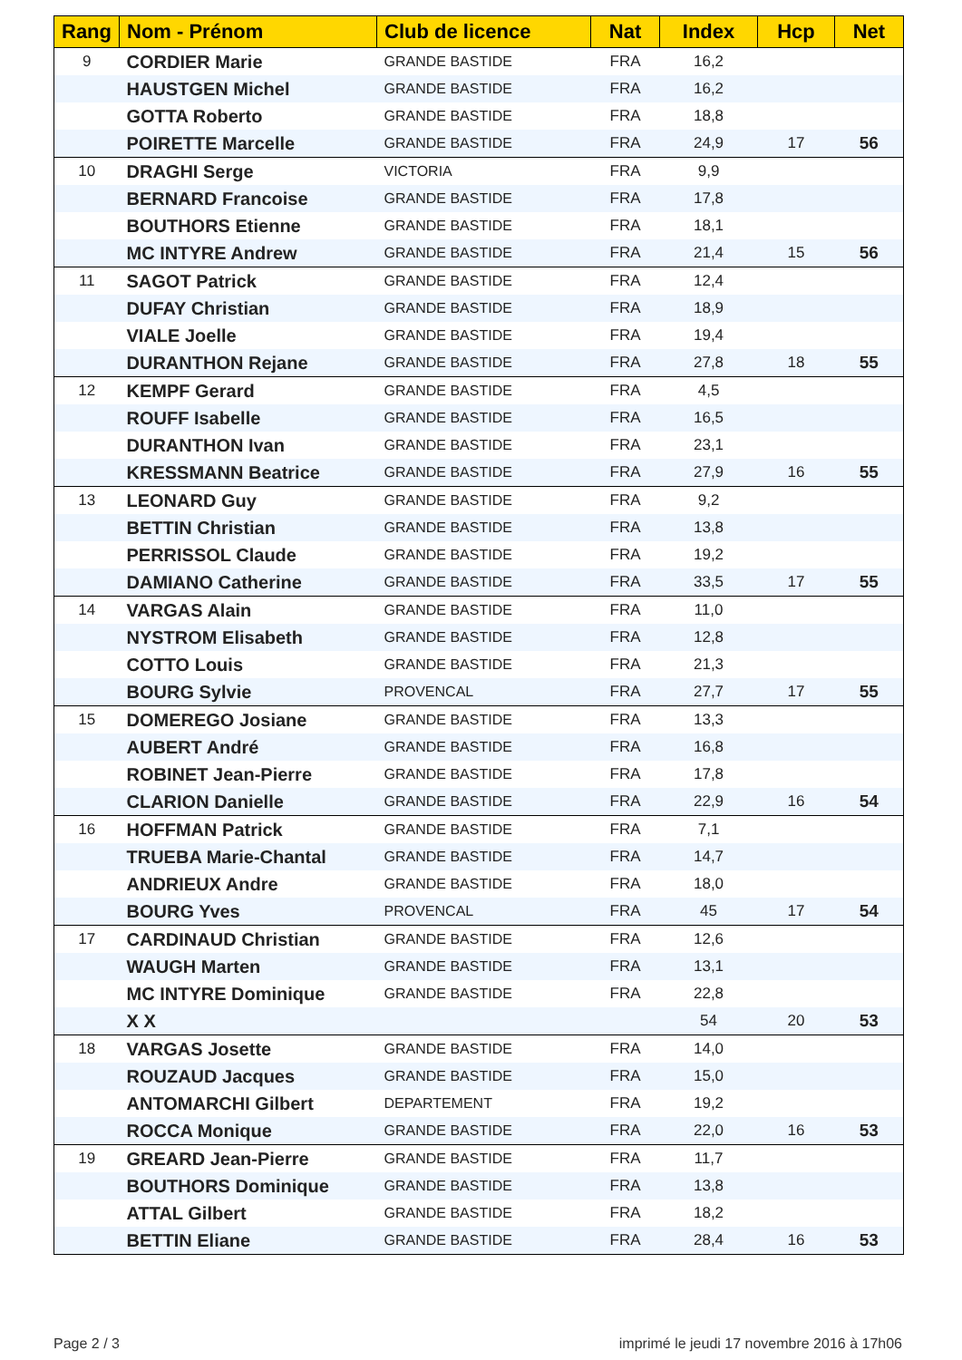| Rang | Nom - Prénom | Club de licence | Nat | Index | Hcp | Net |
| --- | --- | --- | --- | --- | --- | --- |
| 9 | CORDIER Marie | GRANDE BASTIDE | FRA | 16,2 | | |
| | HAUSTGEN Michel | GRANDE BASTIDE | FRA | 16,2 | | |
| | GOTTA Roberto | GRANDE BASTIDE | FRA | 18,8 | | |
| | POIRETTE Marcelle | GRANDE BASTIDE | FRA | 24,9 | 17 | 56 |
| 10 | DRAGHI Serge | VICTORIA | FRA | 9,9 | | |
| | BERNARD Francoise | GRANDE BASTIDE | FRA | 17,8 | | |
| | BOUTHORS Etienne | GRANDE BASTIDE | FRA | 18,1 | | |
| | MC INTYRE Andrew | GRANDE BASTIDE | FRA | 21,4 | 15 | 56 |
| 11 | SAGOT Patrick | GRANDE BASTIDE | FRA | 12,4 | | |
| | DUFAY Christian | GRANDE BASTIDE | FRA | 18,9 | | |
| | VIALE Joelle | GRANDE BASTIDE | FRA | 19,4 | | |
| | DURANTHON Rejane | GRANDE BASTIDE | FRA | 27,8 | 18 | 55 |
| 12 | KEMPF Gerard | GRANDE BASTIDE | FRA | 4,5 | | |
| | ROUFF Isabelle | GRANDE BASTIDE | FRA | 16,5 | | |
| | DURANTHON Ivan | GRANDE BASTIDE | FRA | 23,1 | | |
| | KRESSMANN Beatrice | GRANDE BASTIDE | FRA | 27,9 | 16 | 55 |
| 13 | LEONARD Guy | GRANDE BASTIDE | FRA | 9,2 | | |
| | BETTIN Christian | GRANDE BASTIDE | FRA | 13,8 | | |
| | PERRISSOL Claude | GRANDE BASTIDE | FRA | 19,2 | | |
| | DAMIANO Catherine | GRANDE BASTIDE | FRA | 33,5 | 17 | 55 |
| 14 | VARGAS Alain | GRANDE BASTIDE | FRA | 11,0 | | |
| | NYSTROM Elisabeth | GRANDE BASTIDE | FRA | 12,8 | | |
| | COTTO Louis | GRANDE BASTIDE | FRA | 21,3 | | |
| | BOURG Sylvie | PROVENCAL | FRA | 27,7 | 17 | 55 |
| 15 | DOMEREGO Josiane | GRANDE BASTIDE | FRA | 13,3 | | |
| | AUBERT André | GRANDE BASTIDE | FRA | 16,8 | | |
| | ROBINET Jean-Pierre | GRANDE BASTIDE | FRA | 17,8 | | |
| | CLARION Danielle | GRANDE BASTIDE | FRA | 22,9 | 16 | 54 |
| 16 | HOFFMAN Patrick | GRANDE BASTIDE | FRA | 7,1 | | |
| | TRUEBA Marie-Chantal | GRANDE BASTIDE | FRA | 14,7 | | |
| | ANDRIEUX Andre | GRANDE BASTIDE | FRA | 18,0 | | |
| | BOURG Yves | PROVENCAL | FRA | 45 | 17 | 54 |
| 17 | CARDINAUD Christian | GRANDE BASTIDE | FRA | 12,6 | | |
| | WAUGH Marten | GRANDE BASTIDE | FRA | 13,1 | | |
| | MC INTYRE Dominique | GRANDE BASTIDE | FRA | 22,8 | | |
| | X X | | | 54 | 20 | 53 |
| 18 | VARGAS Josette | GRANDE BASTIDE | FRA | 14,0 | | |
| | ROUZAUD Jacques | GRANDE BASTIDE | FRA | 15,0 | | |
| | ANTOMARCHI Gilbert | DEPARTEMENT | FRA | 19,2 | | |
| | ROCCA Monique | GRANDE BASTIDE | FRA | 22,0 | 16 | 53 |
| 19 | GREARD Jean-Pierre | GRANDE BASTIDE | FRA | 11,7 | | |
| | BOUTHORS Dominique | GRANDE BASTIDE | FRA | 13,8 | | |
| | ATTAL Gilbert | GRANDE BASTIDE | FRA | 18,2 | | |
| | BETTIN Eliane | GRANDE BASTIDE | FRA | 28,4 | 16 | 53 |
Page 2 / 3
imprimé le jeudi 17 novembre 2016 à 17h06